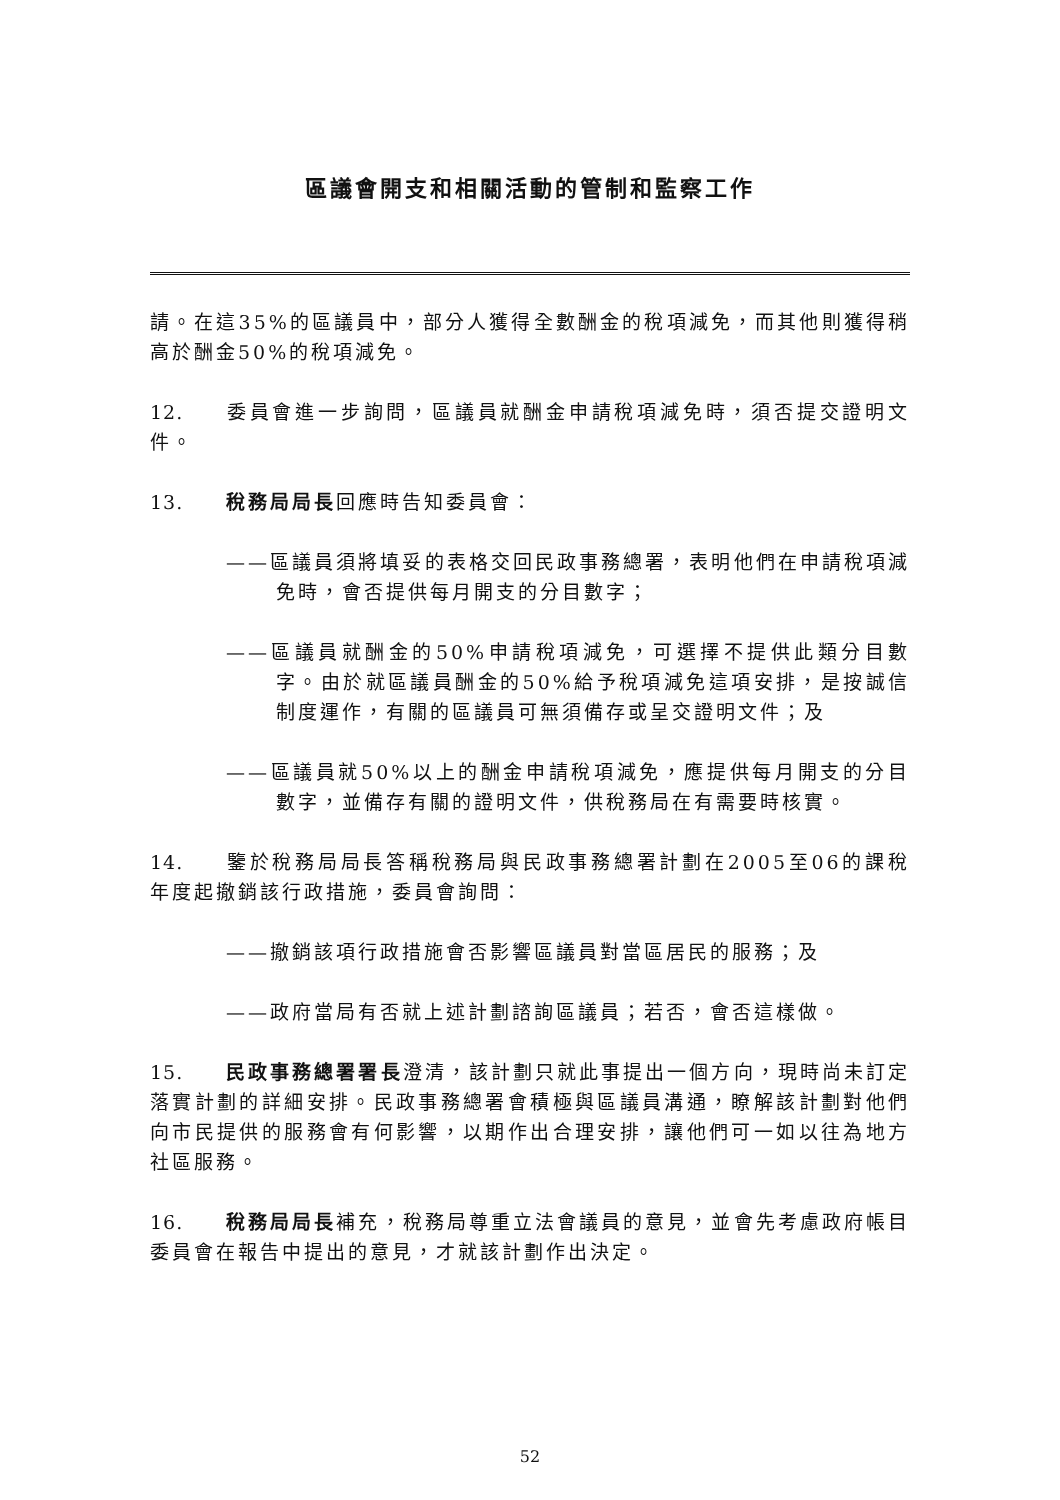區議會開支和相關活動的管制和監察工作
請。在這35%的區議員中，部分人獲得全數酬金的稅項減免，而其他則獲得稍高於酬金50%的稅項減免。
12. 委員會進一步詢問，區議員就酬金申請稅項減免時，須否提交證明文件。
13. 稅務局局長回應時告知委員會：
——區議員須將填妥的表格交回民政事務總署，表明他們在申請稅項減免時，會否提供每月開支的分目數字；
——區議員就酬金的50%申請稅項減免，可選擇不提供此類分目數字。由於就區議員酬金的50%給予稅項減免這項安排，是按誠信制度運作，有關的區議員可無須備存或呈交證明文件；及
——區議員就50%以上的酬金申請稅項減免，應提供每月開支的分目數字，並備存有關的證明文件，供稅務局在有需要時核實。
14. 鑒於稅務局局長答稱稅務局與民政事務總署計劃在2005至06的課稅年度起撤銷該行政措施，委員會詢問：
——撤銷該項行政措施會否影響區議員對當區居民的服務；及
——政府當局有否就上述計劃諮詢區議員；若否，會否這樣做。
15. 民政事務總署署長澄清，該計劃只就此事提出一個方向，現時尚未訂定落實計劃的詳細安排。民政事務總署會積極與區議員溝通，瞭解該計劃對他們向市民提供的服務會有何影響，以期作出合理安排，讓他們可一如以往為地方社區服務。
16. 稅務局局長補充，稅務局尊重立法會議員的意見，並會先考慮政府帳目委員會在報告中提出的意見，才就該計劃作出決定。
52